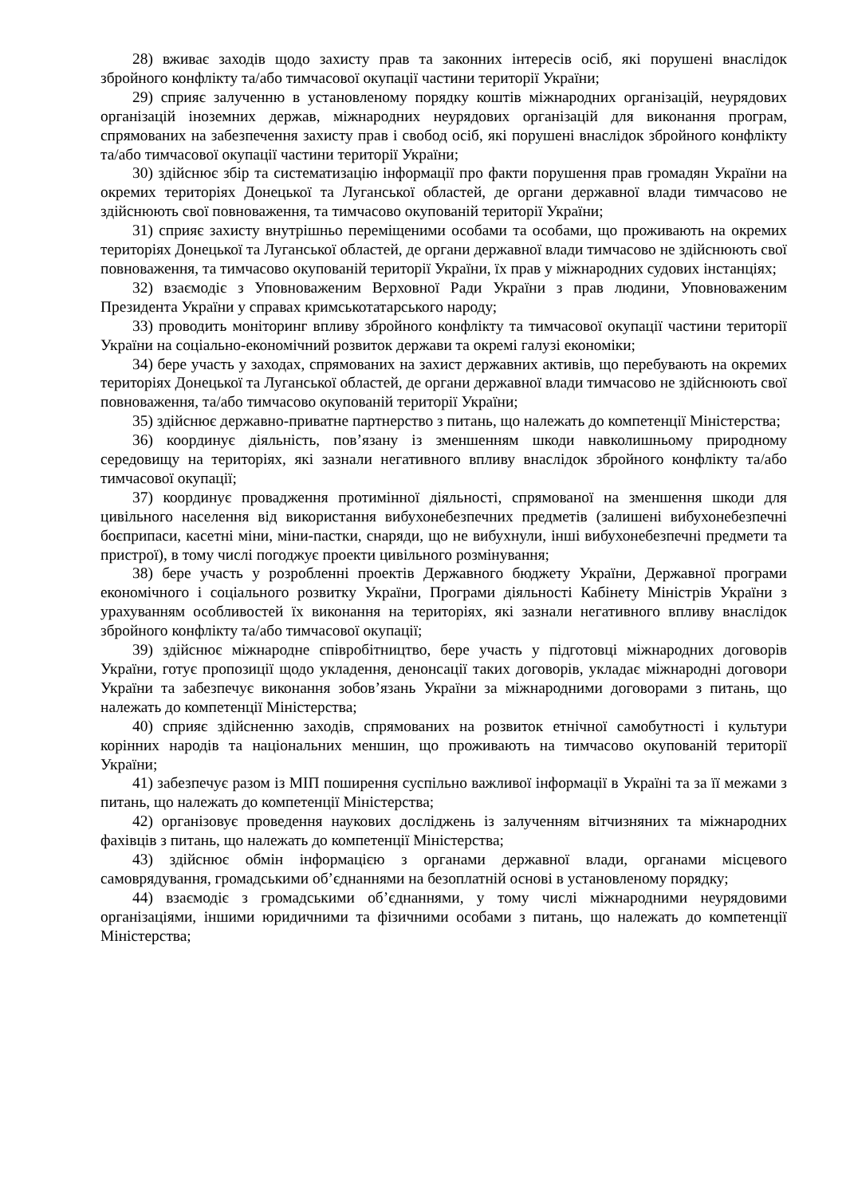28) вживає заходів щодо захисту прав та законних інтересів осіб, які порушені внаслідок збройного конфлікту та/або тимчасової окупації частини території України;
29) сприяє залученню в установленому порядку коштів міжнародних організацій, неурядових організацій іноземних держав, міжнародних неурядових організацій для виконання програм, спрямованих на забезпечення захисту прав і свобод осіб, які порушені внаслідок збройного конфлікту та/або тимчасової окупації частини території України;
30) здійснює збір та систематизацію інформації про факти порушення прав громадян України на окремих територіях Донецької та Луганської областей, де органи державної влади тимчасово не здійснюють свої повноваження, та тимчасово окупованій території України;
31) сприяє захисту внутрішньо переміщеними особами та особами, що проживають на окремих територіях Донецької та Луганської областей, де органи державної влади тимчасово не здійснюють свої повноваження, та тимчасово окупованій території України, їх прав у міжнародних судових інстанціях;
32) взаємодіє з Уповноваженим Верховної Ради України з прав людини, Уповноваженим Президента України у справах кримськотатарського народу;
33) проводить моніторинг впливу збройного конфлікту та тимчасової окупації частини території України на соціально-економічний розвиток держави та окремі галузі економіки;
34) бере участь у заходах, спрямованих на захист державних активів, що перебувають на окремих територіях Донецької та Луганської областей, де органи державної влади тимчасово не здійснюють свої повноваження, та/або тимчасово окупованій території України;
35) здійснює державно-приватне партнерство з питань, що належать до компетенції Міністерства;
36) координує діяльність, пов’язану із зменшенням шкоди навколишньому природному середовищу на територіях, які зазнали негативного впливу внаслідок збройного конфлікту та/або тимчасової окупації;
37) координує провадження протимінної діяльності, спрямованої на зменшення шкоди для цивільного населення від використання вибухонебезпечних предметів (залишені вибухонебезпечні боєприпаси, касетні міни, міни-пастки, снаряди, що не вибухнули, інші вибухонебезпечні предмети та пристрої), в тому числі погоджує проекти цивільного розмінування;
38) бере участь у розробленні проектів Державного бюджету України, Державної програми економічного і соціального розвитку України, Програми діяльності Кабінету Міністрів України з урахуванням особливостей їх виконання на територіях, які зазнали негативного впливу внаслідок збройного конфлікту та/або тимчасової окупації;
39) здійснює міжнародне співробітництво, бере участь у підготовці міжнародних договорів України, готує пропозиції щодо укладення, денонсації таких договорів, укладає міжнародні договори України та забезпечує виконання зобов’язань України за міжнародними договорами з питань, що належать до компетенції Міністерства;
40) сприяє здійсненню заходів, спрямованих на розвиток етнічної самобутності і культури корінних народів та національних меншин, що проживають на тимчасово окупованій території України;
41) забезпечує разом із МІП поширення суспільно важливої інформації в Україні та за її межами з питань, що належать до компетенції Міністерства;
42) організовує проведення наукових досліджень із залученням вітчизняних та міжнародних фахівців з питань, що належать до компетенції Міністерства;
43) здійснює обмін інформацією з органами державної влади, органами місцевого самоврядування, громадськими об’єднаннями на безоплатній основі в установленому порядку;
44) взаємодіє з громадськими об’єднаннями, у тому числі міжнародними неурядовими організаціями, іншими юридичними та фізичними особами з питань, що належать до компетенції Міністерства;